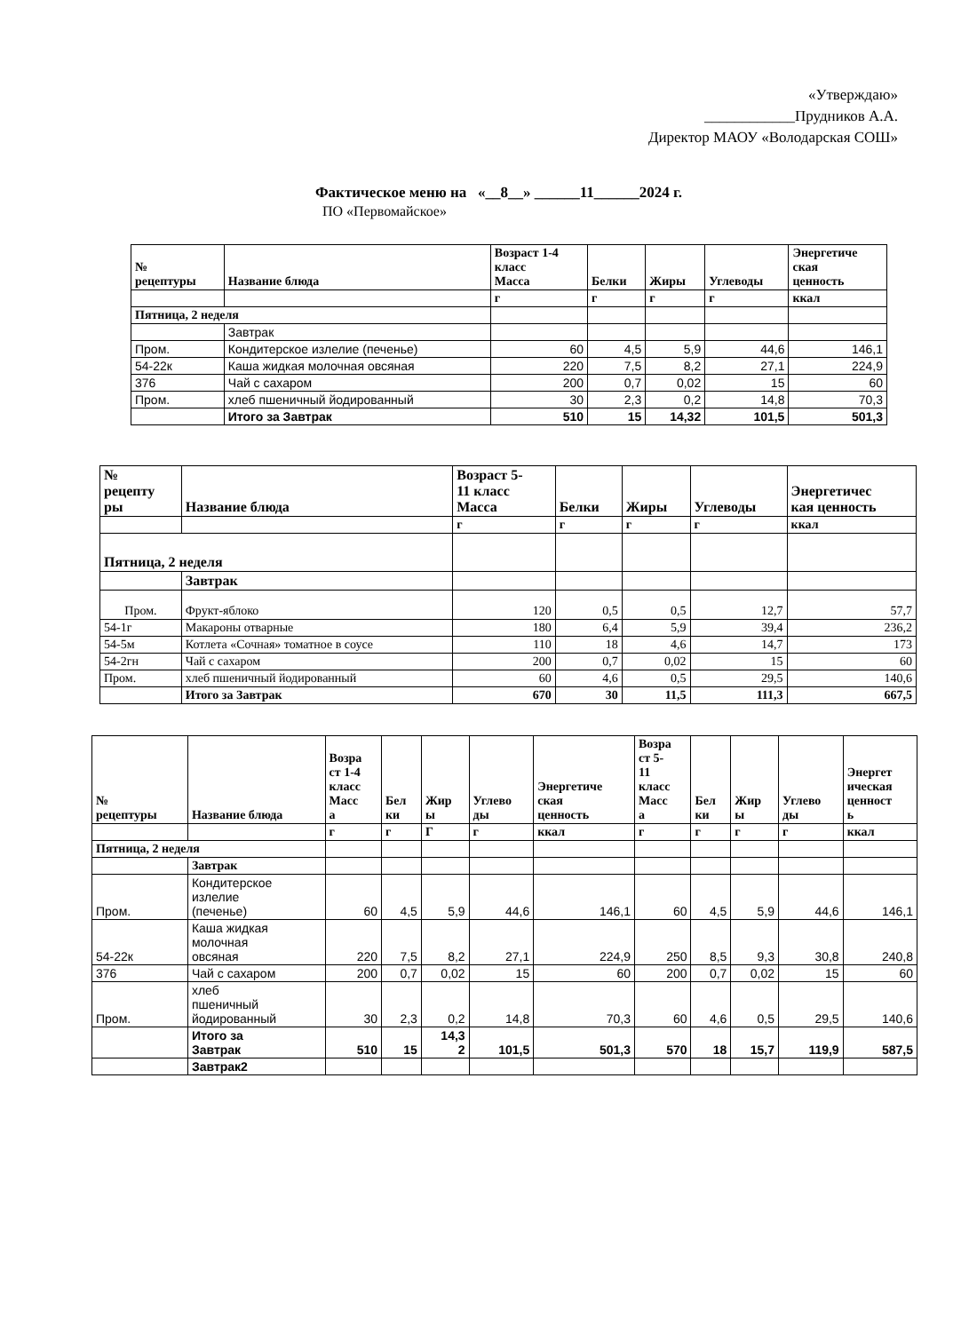«Утверждаю»
____________Прудников А.А.
Директор МАОУ «Володарская СОШ»
Фактическое меню на «__8__» ______11______2024 г.
ПО «Первомайское»
| № рецептуры | Название блюда | Возраст 1-4 класс Масса | Белки | Жиры | Углеводы | Энергетиче ская ценность |
| --- | --- | --- | --- | --- | --- | --- |
| | | г | г | г | г | ккал |
| Пятница, 2 неделя | | | | | | |
| | Завтрак | | | | | |
| Пром. | Кондитерское излелие (печенье) | 60 | 4,5 | 5,9 | 44,6 | 146,1 |
| 54-22к | Каша жидкая молочная овсяная | 220 | 7,5 | 8,2 | 27,1 | 224,9 |
| 376 | Чай с сахаром | 200 | 0,7 | 0,02 | 15 | 60 |
| Пром. | хлеб пшеничный йодированный | 30 | 2,3 | 0,2 | 14,8 | 70,3 |
| | Итого за Завтрак | 510 | 15 | 14,32 | 101,5 | 501,3 |
| № рецепту ры | Название блюда | Возраст 5- 11 класс Масса | Белки | Жиры | Углеводы | Энергетичес кая ценность |
| --- | --- | --- | --- | --- | --- | --- |
| | | г | г | г | г | ккал |
| Пятница, 2 неделя | | | | | | |
| | Завтрак | | | | | |
| Пром. | Фрукт-яблоко | 120 | 0,5 | 0,5 | 12,7 | 57,7 |
| 54-1г | Макароны отварные | 180 | 6,4 | 5,9 | 39,4 | 236,2 |
| 54-5м | Котлета «Сочная» томатное в соусе | 110 | 18 | 4,6 | 14,7 | 173 |
| 54-2гн | Чай с сахаром | 200 | 0,7 | 0,02 | 15 | 60 |
| Пром. | хлеб пшеничный йодированный | 60 | 4,6 | 0,5 | 29,5 | 140,6 |
| | Итого за Завтрак | 670 | 30 | 11,5 | 111,3 | 667,5 |
| № рецептуры | Название блюда | Возра ст 1-4 класс Масс а | Бел ки | Жир ы | Углево ды | Энергетиче ская ценность | Возра ст 5- 11 класс Масс а | Бел ки | Жир ы | Углево ды | Энергет ическая ценност ь |
| --- | --- | --- | --- | --- | --- | --- | --- | --- | --- | --- | --- |
| | | г | г | Г | г | ккал | г | г | г | г | ккал |
| Пятница, 2 неделя | | | | | | | | | | | |
| | Завтрак | | | | | | | | | | |
| Пром. | Кондитерское излелие (печенье) | 60 | 4,5 | 5,9 | 44,6 | 146,1 | 60 | 4,5 | 5,9 | 44,6 | 146,1 |
| 54-22к | Каша жидкая молочная овсяная | 220 | 7,5 | 8,2 | 27,1 | 224,9 | 250 | 8,5 | 9,3 | 30,8 | 240,8 |
| 376 | Чай с сахаром | 200 | 0,7 | 0,02 | 15 | 60 | 200 | 0,7 | 0,02 | 15 | 60 |
| Пром. | хлеб пшеничный йодированный | 30 | 2,3 | 0,2 | 14,8 | 70,3 | 60 | 4,6 | 0,5 | 29,5 | 140,6 |
| | Итого за Завтрак | 510 | 15 | 14,3 2 | 101,5 | 501,3 | 570 | 18 | 15,7 | 119,9 | 587,5 |
| | Завтрак2 | | | | | | | | | | |